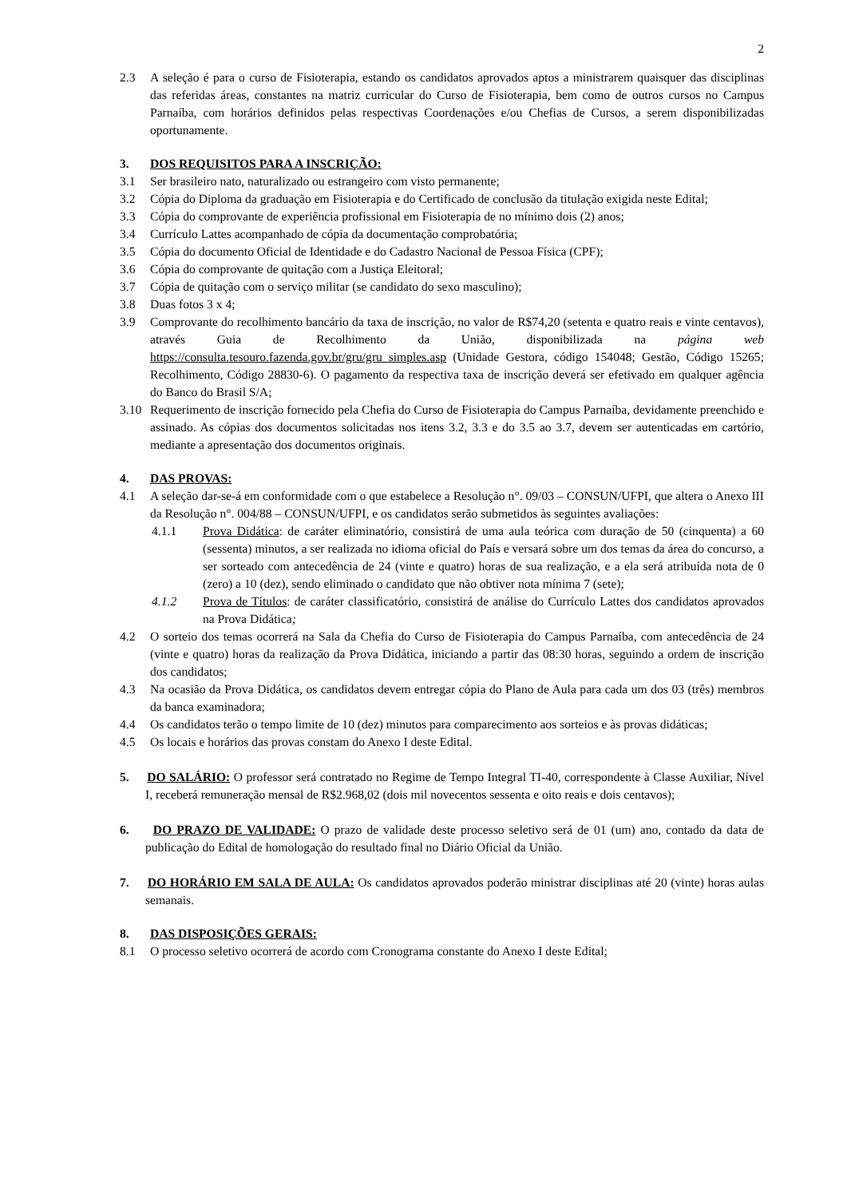2
2.3 A seleção é para o curso de Fisioterapia, estando os candidatos aprovados aptos a ministrarem quaisquer das disciplinas das referidas áreas, constantes na matriz curricular do Curso de Fisioterapia, bem como de outros cursos no Campus Parnaíba, com horários definidos pelas respectivas Coordenações e/ou Chefias de Cursos, a serem disponibilizadas oportunamente.
3. DOS REQUISITOS PARA A INSCRIÇÃO:
3.1 Ser brasileiro nato, naturalizado ou estrangeiro com visto permanente;
3.2 Cópia do Diploma da graduação em Fisioterapia e do Certificado de conclusão da titulação exigida neste Edital;
3.3 Cópia do comprovante de experiência profissional em Fisioterapia de no mínimo dois (2) anos;
3.4 Currículo Lattes acompanhado de cópia da documentação comprobatória;
3.5 Cópia do documento Oficial de Identidade e do Cadastro Nacional de Pessoa Física (CPF);
3.6 Cópia do comprovante de quitação com a Justiça Eleitoral;
3.7 Cópia de quitação com o serviço militar (se candidato do sexo masculino);
3.8 Duas fotos 3 x 4;
3.9 Comprovante do recolhimento bancário da taxa de inscrição, no valor de R$74,20 (setenta e quatro reais e vinte centavos), através Guia de Recolhimento da União, disponibilizada na página web https://consulta.tesouro.fazenda.gov.br/gru/gru_simples.asp (Unidade Gestora, código 154048; Gestão, Código 15265; Recolhimento, Código 28830-6). O pagamento da respectiva taxa de inscrição deverá ser efetivado em qualquer agência do Banco do Brasil S/A;
3.10 Requerimento de inscrição fornecido pela Chefia do Curso de Fisioterapia do Campus Parnaíba, devidamente preenchido e assinado. As cópias dos documentos solicitadas nos itens 3.2, 3.3 e do 3.5 ao 3.7, devem ser autenticadas em cartório, mediante a apresentação dos documentos originais.
4. DAS PROVAS:
4.1 A seleção dar-se-á em conformidade com o que estabelece a Resolução n°. 09/03 – CONSUN/UFPI, que altera o Anexo III da Resolução n°. 004/88 – CONSUN/UFPI, e os candidatos serão submetidos às seguintes avaliações:
4.1.1 Prova Didática: de caráter eliminatório, consistirá de uma aula teórica com duração de 50 (cinquenta) a 60 (sessenta) minutos, a ser realizada no idioma oficial do País e versará sobre um dos temas da área do concurso, a ser sorteado com antecedência de 24 (vinte e quatro) horas de sua realização, e a ela será atribuída nota de 0 (zero) a 10 (dez), sendo eliminado o candidato que não obtiver nota mínima 7 (sete);
4.1.2 Prova de Títulos: de caráter classificatório, consistirá de análise do Currículo Lattes dos candidatos aprovados na Prova Didática;
4.2 O sorteio dos temas ocorrerá na Sala da Chefia do Curso de Fisioterapia do Campus Parnaíba, com antecedência de 24 (vinte e quatro) horas da realização da Prova Didática, iniciando a partir das 08:30 horas, seguindo a ordem de inscrição dos candidatos;
4.3 Na ocasião da Prova Didática, os candidatos devem entregar cópia do Plano de Aula para cada um dos 03 (três) membros da banca examinadora;
4.4 Os candidatos terão o tempo limite de 10 (dez) minutos para comparecimento aos sorteios e às provas didáticas;
4.5 Os locais e horários das provas constam do Anexo I deste Edital.
5. DO SALÁRIO: O professor será contratado no Regime de Tempo Integral TI-40, correspondente à Classe Auxiliar, Nível I, receberá remuneração mensal de R$2.968,02 (dois mil novecentos sessenta e oito reais e dois centavos);
6. DO PRAZO DE VALIDADE: O prazo de validade deste processo seletivo será de 01 (um) ano, contado da data de publicação do Edital de homologação do resultado final no Diário Oficial da União.
7. DO HORÁRIO EM SALA DE AULA: Os candidatos aprovados poderão ministrar disciplinas até 20 (vinte) horas aulas semanais.
8. DAS DISPOSIÇÕES GERAIS:
8.1 O processo seletivo ocorrerá de acordo com Cronograma constante do Anexo I deste Edital;